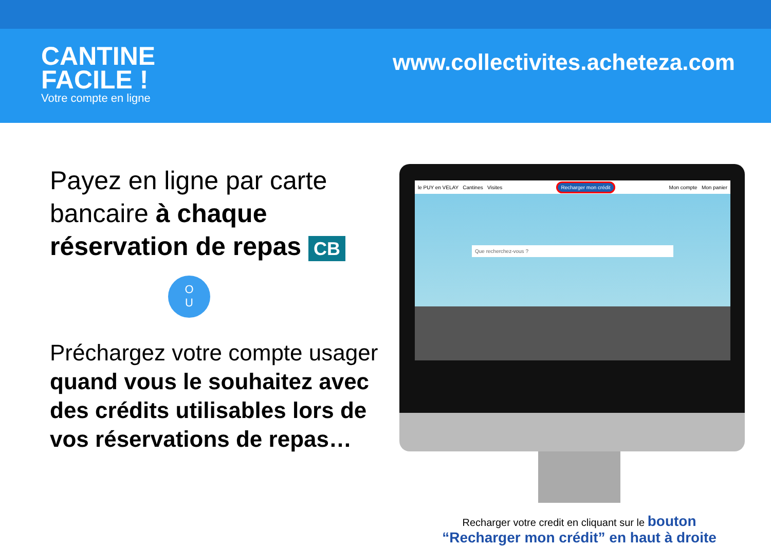CANTINE
FACILE !
Votre compte en ligne
www.collectivites.acheteza.com
Payez en ligne par carte bancaire à chaque réservation de repas CB
O
U
Préchargez votre compte usager quand vous le souhaitez avec des crédits utilisables lors de vos réservations de repas…
le PUY en VELAY Cantines Visites Recharger mon crédit Mon compte Mon panier
Que recherchez-vous ?
Recharger votre credit en cliquant sur le bouton
“Recharger mon crédit” en haut à droite